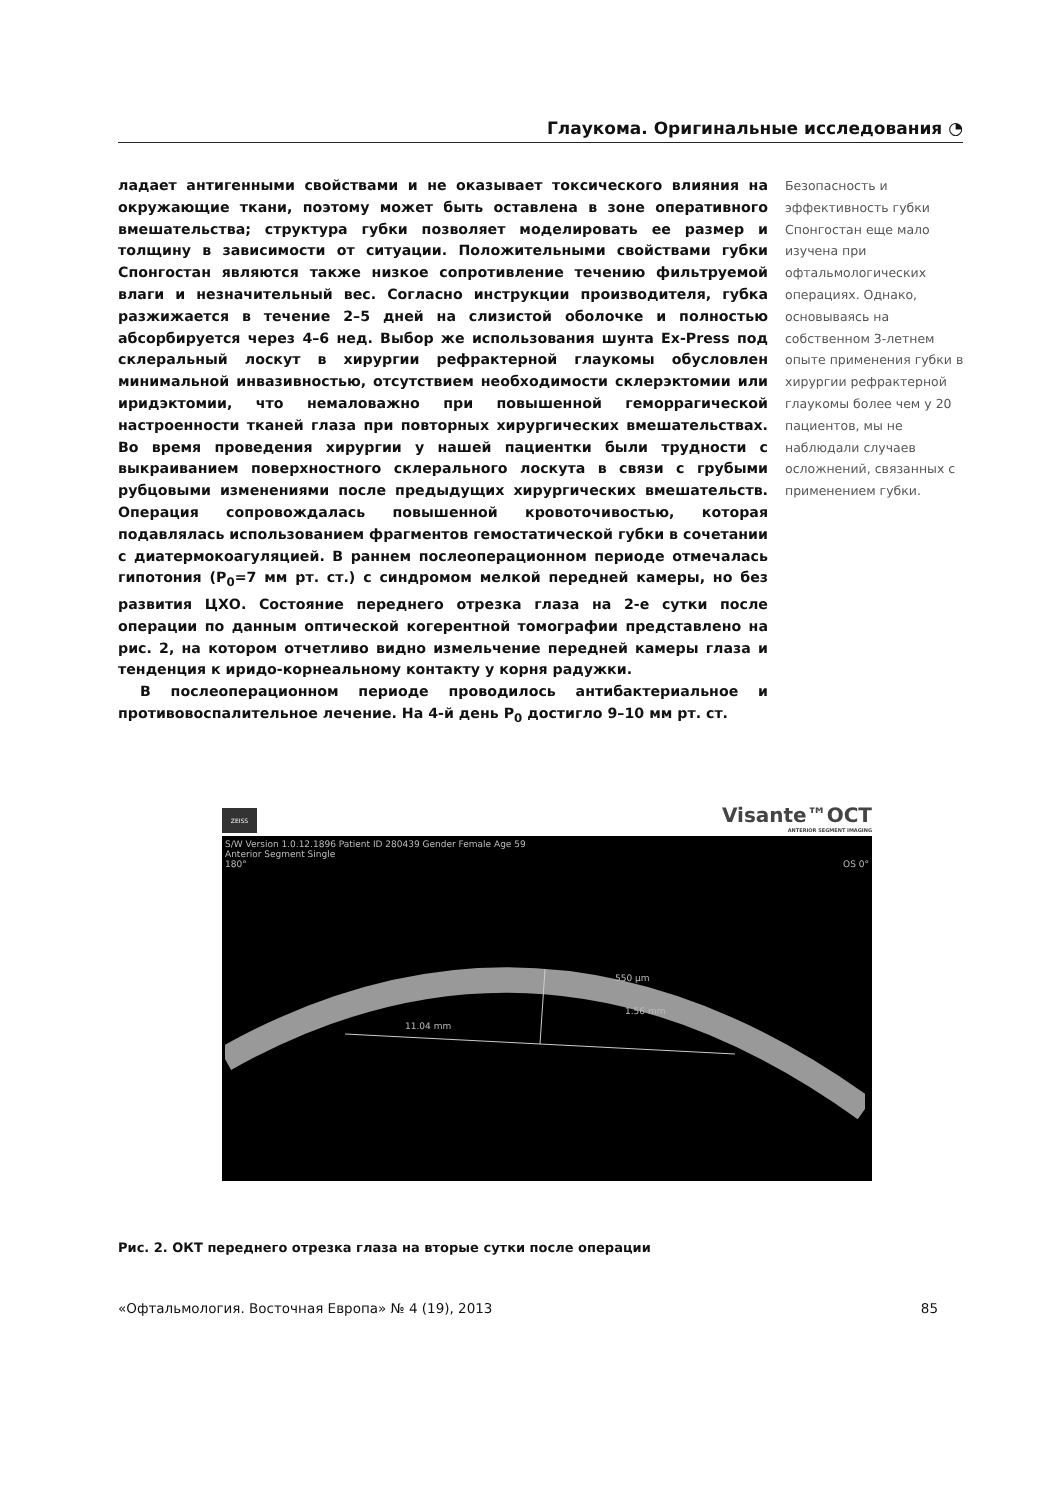Глаукома. Оригинальные исследования ◔
ладает антигенными свойствами и не оказывает токсического влияния на окружающие ткани, поэтому может быть оставлена в зоне оперативного вмешательства; структура губки позволяет моделировать ее размер и толщину в зависимости от ситуации. Положительными свойствами губки Спонгостан являются также низкое сопротивление течению фильтруемой влаги и незначительный вес. Согласно инструкции производителя, губка разжижается в течение 2–5 дней на слизистой оболочке и полностью абсорбируется через 4–6 нед. Выбор же использования шунта Ex-Press под склеральный лоскут в хирургии рефрактерной глаукомы обусловлен минимальной инвазивностью, отсутствием необходимости склерэктомии или иридэктомии, что немаловажно при повышенной геморрагической настроенности тканей глаза при повторных хирургических вмешательствах. Во время проведения хирургии у нашей пациентки были трудности с выкраиванием поверхностного склерального лоскута в связи с грубыми рубцовыми изменениями после предыдущих хирургических вмешательств. Операция сопровождалась повышенной кровоточивостью, которая подавлялась использованием фрагментов гемостатической губки в сочетании с диатермокоагуляцией. В раннем послеоперационном периоде отмечалась гипотония (P<sub>0</sub>=7 мм рт. ст.) с синдромом мелкой передней камеры, но без развития ЦХО. Состояние переднего отрезка глаза на 2-е сутки после операции по данным оптической когерентной томографии представлено на рис. 2, на котором отчетливо видно измельчение передней камеры глаза и тенденция к иридо-корнеальному контакту у корня радужки.
В послеоперационном периоде проводилось антибактериальное и противовоспалительное лечение. На 4-й день P<sub>0</sub> достигло 9–10 мм рт. ст.
Безопасность и эффективность губки Спонгостан еще мало изучена при офтальмологических операциях. Однако, основываясь на собственном 3-летнем опыте применения губки в хирургии рефрактерной глаукомы более чем у 20 пациентов, мы не наблюдали случаев осложнений, связанных с применением губки.
ZEISS
Visante™OCT
ANTERIOR SEGMENT IMAGING
S/W Version 1.0.12.1896 Patient ID 280439 Gender Female Age 59
Anterior Segment Single
180° OS 0°
550 µm
11.04 mm
1.56 mm
Рис. 2. ОКТ переднего отрезка глаза на вторые сутки после операции
«Офтальмология. Восточная Европа» № 4 (19), 2013 85